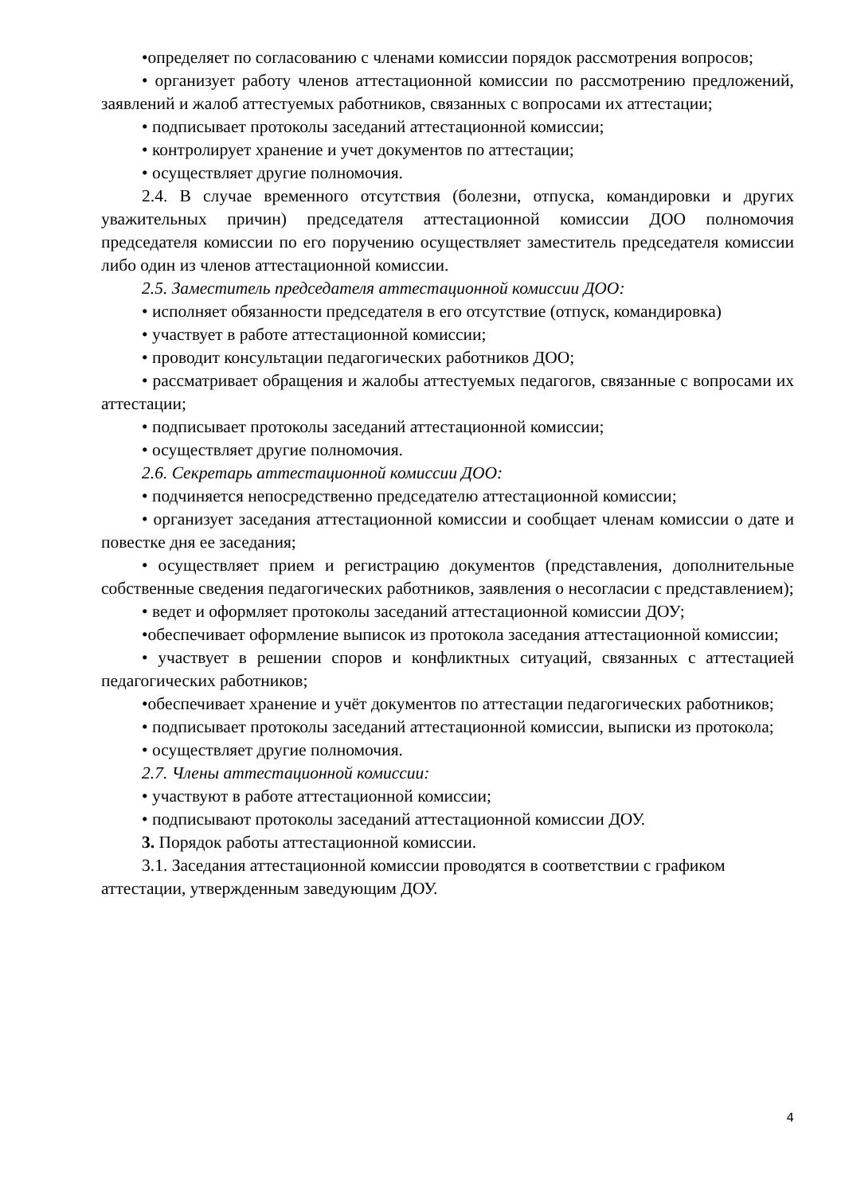•определяет по согласованию с членами комиссии порядок рассмотрения вопросов;
• организует работу членов аттестационной комиссии по рассмотрению предложений, заявлений и жалоб аттестуемых работников, связанных с вопросами их аттестации;
• подписывает протоколы заседаний аттестационной комиссии;
• контролирует хранение и учет документов по аттестации;
• осуществляет другие полномочия.
2.4. В случае временного отсутствия (болезни, отпуска, командировки и других уважительных причин) председателя аттестационной комиссии ДОО полномочия председателя комиссии по его поручению осуществляет заместитель председателя комиссии либо один из членов аттестационной комиссии.
2.5. Заместитель председателя аттестационной комиссии ДОО:
• исполняет обязанности председателя в его отсутствие (отпуск, командировка)
• участвует в работе аттестационной комиссии;
• проводит консультации педагогических работников ДОО;
• рассматривает обращения и жалобы аттестуемых педагогов, связанные с вопросами их аттестации;
• подписывает протоколы заседаний аттестационной комиссии;
• осуществляет другие полномочия.
2.6. Секретарь аттестационной комиссии ДОО:
• подчиняется непосредственно председателю аттестационной комиссии;
• организует заседания аттестационной комиссии и сообщает членам комиссии о дате и повестке дня ее заседания;
• осуществляет прием и регистрацию документов (представления, дополнительные собственные сведения педагогических работников, заявления о несогласии с представлением);
• ведет и оформляет протоколы заседаний аттестационной комиссии ДОУ;
•обеспечивает оформление выписок из протокола заседания аттестационной комиссии;
• участвует в решении споров и конфликтных ситуаций, связанных с аттестацией педагогических работников;
•обеспечивает хранение и учёт документов по аттестации педагогических работников;
• подписывает протоколы заседаний аттестационной комиссии, выписки из протокола;
• осуществляет другие полномочия.
2.7. Члены аттестационной комиссии:
• участвуют в работе аттестационной комиссии;
• подписывают протоколы заседаний аттестационной комиссии ДОУ.
3. Порядок работы аттестационной комиссии.
3.1. Заседания аттестационной комиссии проводятся в соответствии с графиком аттестации, утвержденным заведующим ДОУ.
4